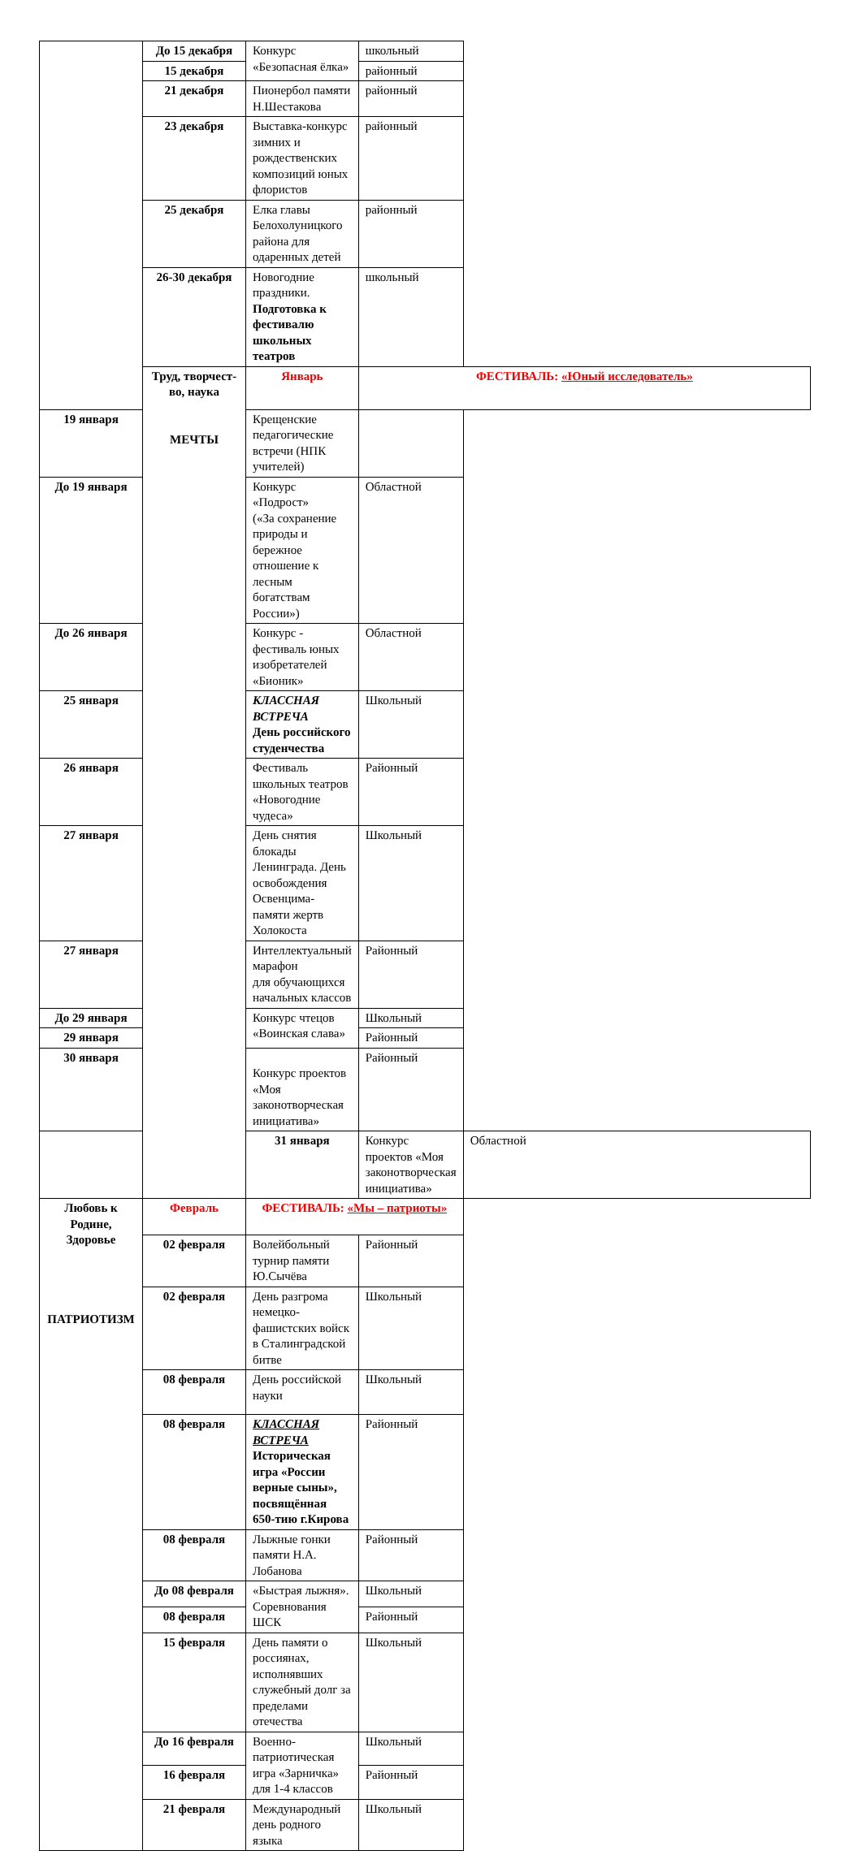| | До 15 декабря | Конкурс «Безопасная ёлка» | школьный | |
| | 15 декабря | | районный | |
| | 21 декабря | Пионербол памяти Н.Шестакова | районный | |
| | 23 декабря | Выставка-конкурс зимних и рождественских композиций юных флористов | районный | |
| | 25 декабря | Елка главы Белохолуницкого района для одаренных детей | районный | |
| | 26-30 декабря | Новогодние праздники. Подготовка к фестивалю школьных театров | школьный | |
| | Труд, творчест-во, наука МЕЧТЫ | Январь | ФЕСТИВАЛЬ: «Юный исследователь» | |
| 19 января | | Крещенские педагогические встречи (НПК учителей) | | |
| До 19 января | | Конкурс «Подрост» («За сохранение природы и бережное отношение к лесным богатствам России») | Областной | |
| До 26 января | | Конкурс - фестиваль юных изобретателей «Бионик» | Областной | |
| 25 января | | КЛАССНАЯ ВСТРЕЧА День российского студенчества | Школьный | |
| 26 января | | Фестиваль школьных театров «Новогодние чудеса» | Районный | |
| 27 января | | День снятия блокады Ленинграда. День освобождения Освенцима- памяти жертв Холокоста | Школьный | |
| 27 января | | Интеллектуальный марафон для обучающихся начальных классов | Районный | |
| До 29 января | | Конкурс чтецов «Воинская слава» | Школьный | |
| 29 января | | | Районный | |
| 30 января | | Конкурс проектов «Моя законотворческая инициатива» | Районный | |
| | | 31 января | Конкурс проектов «Моя законотворческая инициатива» | Областной |
| Любовь к Родине, Здоровье ПАТРИОТИЗМ | Февраль | ФЕСТИВАЛЬ: «Мы – патриоты» | | |
| | 02 февраля | Волейбольный турнир памяти Ю.Сычёва | Районный | |
| | 02 февраля | День разгрома немецко-фашистских войск в Сталинградской битве | Школьный | |
| | 08 февраля | День российской науки | Школьный | |
| | 08 февраля | КЛАССНАЯ ВСТРЕЧА Историческая игра «России верные сыны», посвящённая 650-тию г.Кирова | Районный | |
| | 08 февраля | Лыжные гонки памяти Н.А. Лобанова | Районный | |
| | До 08 февраля | «Быстрая лыжня». Соревнования ШСК | Школьный | |
| | 08 февраля | | Районный | |
| | 15 февраля | День памяти о россиянах, исполнявших служебный долг за пределами отечества | Школьный | |
| | До 16 февраля | Военно-патриотическая игра «Зарничка» для 1-4 классов | Школьный | |
| | 16 февраля | | Районный | |
| | 21 февраля | Международный день родного языка | Школьный | |